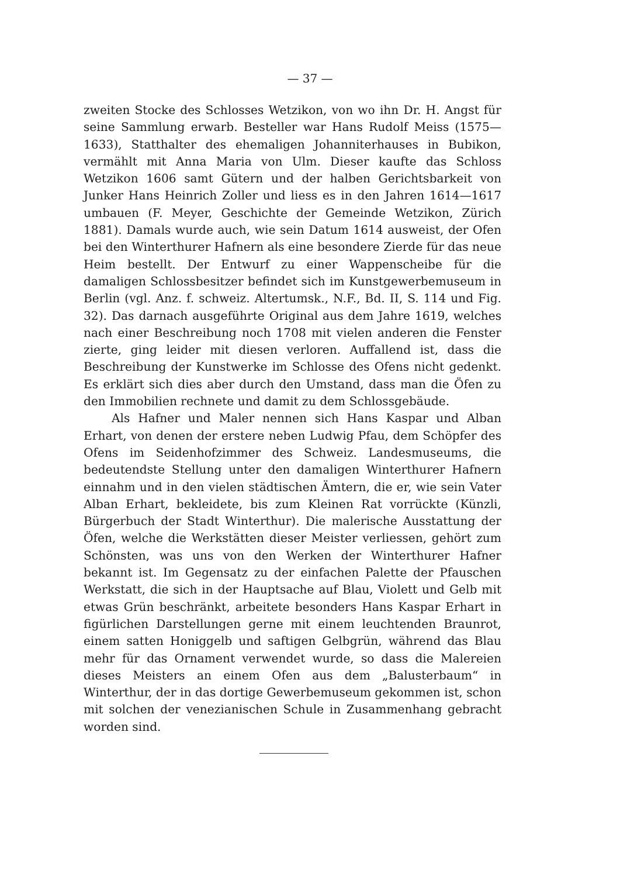— 37 —
zweiten Stocke des Schlosses Wetzikon, von wo ihn Dr. H. Angst für seine Sammlung erwarb. Besteller war Hans Rudolf Meiss (1575—1633), Statthalter des ehemaligen Johanniterhauses in Bubikon, vermählt mit Anna Maria von Ulm. Dieser kaufte das Schloss Wetzikon 1606 samt Gütern und der halben Gerichtsbarkeit von Junker Hans Heinrich Zoller und liess es in den Jahren 1614—1617 umbauen (F. Meyer, Geschichte der Gemeinde Wetzikon, Zürich 1881). Damals wurde auch, wie sein Datum 1614 ausweist, der Ofen bei den Winterthurer Hafnern als eine besondere Zierde für das neue Heim bestellt. Der Entwurf zu einer Wappenscheibe für die damaligen Schlossbesitzer befindet sich im Kunstgewerbemuseum in Berlin (vgl. Anz. f. schweiz. Altertumsk., N.F., Bd. II, S. 114 und Fig. 32). Das darnach ausgeführte Original aus dem Jahre 1619, welches nach einer Beschreibung noch 1708 mit vielen anderen die Fenster zierte, ging leider mit diesen verloren. Auffallend ist, dass die Beschreibung der Kunstwerke im Schlosse des Ofens nicht gedenkt. Es erklärt sich dies aber durch den Umstand, dass man die Öfen zu den Immobilien rechnete und damit zu dem Schlossgebäude.
Als Hafner und Maler nennen sich Hans Kaspar und Alban Erhart, von denen der erstere neben Ludwig Pfau, dem Schöpfer des Ofens im Seidenhofzimmer des Schweiz. Landesmuseums, die bedeutendste Stellung unter den damaligen Winterthurer Hafnern einnahm und in den vielen städtischen Ämtern, die er, wie sein Vater Alban Erhart, bekleidete, bis zum Kleinen Rat vorrückte (Künzli, Bürgerbuch der Stadt Winterthur). Die malerische Ausstattung der Öfen, welche die Werkstätten dieser Meister verliessen, gehört zum Schönsten, was uns von den Werken der Winterthurer Hafner bekannt ist. Im Gegensatz zu der einfachen Palette der Pfauschen Werkstatt, die sich in der Hauptsache auf Blau, Violett und Gelb mit etwas Grün beschränkt, arbeitete besonders Hans Kaspar Erhart in figürlichen Darstellungen gerne mit einem leuchtenden Braunrot, einem satten Honiggelb und saftigen Gelbgrün, während das Blau mehr für das Ornament verwendet wurde, so dass die Malereien dieses Meisters an einem Ofen aus dem „Balusterbaum“ in Winterthur, der in das dortige Gewerbemuseum gekommen ist, schon mit solchen der venezianischen Schule in Zusammenhang gebracht worden sind.